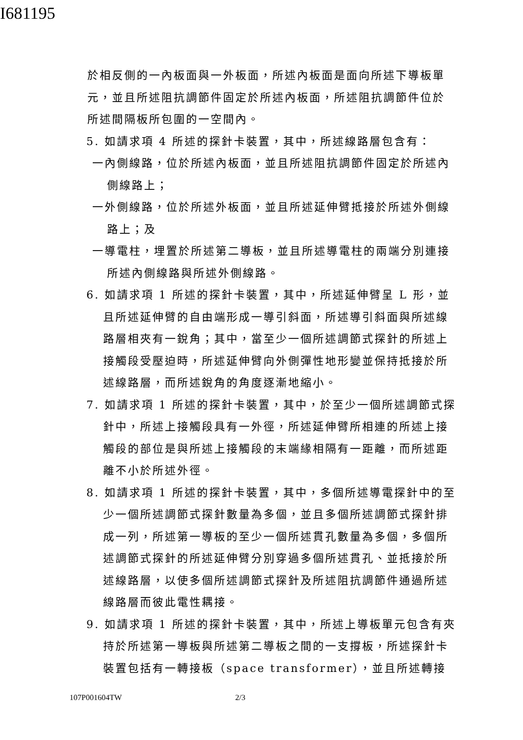I681195
於相反側的一內板面與一外板面，所述內板面是面向所述下導板單元，並且所述阻抗調節件固定於所述內板面，所述阻抗調節件位於所述間隔板所包圍的一空間內。
5. 如請求項 4 所述的探針卡裝置，其中，所述線路層包含有：
一內側線路，位於所述內板面，並且所述阻抗調節件固定於所述內側線路上；
一外側線路，位於所述外板面，並且所述延伸臂抵接於所述外側線路上；及
一導電柱，埋置於所述第二導板，並且所述導電柱的兩端分別連接所述內側線路與所述外側線路。
6. 如請求項 1 所述的探針卡裝置，其中，所述延伸臂呈 L 形，並且所述延伸臂的自由端形成一導引斜面，所述導引斜面與所述線路層相夾有一銳角；其中，當至少一個所述調節式探針的所述上接觸段受壓迫時，所述延伸臂向外側彈性地形變並保持抵接於所述線路層，而所述銳角的角度逐漸地縮小。
7. 如請求項 1 所述的探針卡裝置，其中，於至少一個所述調節式探針中，所述上接觸段具有一外徑，所述延伸臂所相連的所述上接觸段的部位是與所述上接觸段的末端緣相隔有一距離，而所述距離不小於所述外徑。
8. 如請求項 1 所述的探針卡裝置，其中，多個所述導電探針中的至少一個所述調節式探針數量為多個，並且多個所述調節式探針排成一列，所述第一導板的至少一個所述貫孔數量為多個，多個所述調節式探針的所述延伸臂分別穿過多個所述貫孔、並抵接於所述線路層，以使多個所述調節式探針及所述阻抗調節件通過所述線路層而彼此電性耦接。
9. 如請求項 1 所述的探針卡裝置，其中，所述上導板單元包含有夾持於所述第一導板與所述第二導板之間的一支撐板，所述探針卡裝置包括有一轉接板（space transformer），並且所述轉接
107P001604TW 2/3